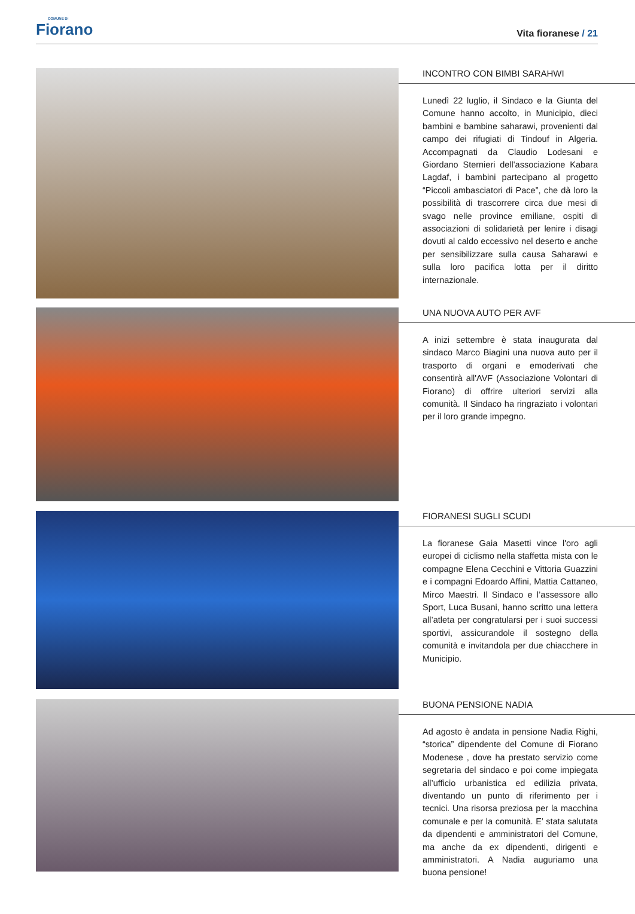COMUNE DI
Fiorano
Vita fioranese / 21
INCONTRO CON BIMBI SARAHWI
Lunedì 22 luglio, il Sindaco e la Giunta del Comune hanno accolto, in Municipio, dieci bambini e bambine saharawi, provenienti dal campo dei rifugiati di Tindouf in Algeria. Accompagnati da Claudio Lodesani e Giordano Sternieri dell'associazione Kabara Lagdaf, i bambini partecipano al progetto “Piccoli ambasciatori di Pace”, che dà loro la possibilità di trascorrere circa due mesi di svago nelle province emiliane, ospiti di associazioni di solidarietà per lenire i disagi dovuti al caldo eccessivo nel deserto e anche per sensibilizzare sulla causa Saharawi e sulla loro pacifica lotta per il diritto internazionale.
UNA NUOVA AUTO PER AVF
A inizi settembre è stata inaugurata dal sindaco Marco Biagini una nuova auto per il trasporto di organi e emoderivati che consentirà all'AVF (Associazione Volontari di Fiorano) di offrire ulteriori servizi alla comunità. Il Sindaco ha ringraziato i volontari per il loro grande impegno.
FIORANESI SUGLI SCUDI
La fioranese Gaia Masetti vince l'oro agli europei di ciclismo nella staffetta mista con le compagne Elena Cecchini e Vittoria Guazzini e i compagni Edoardo Affini, Mattia Cattaneo, Mirco Maestri. Il Sindaco e l’assessore allo Sport, Luca Busani, hanno scritto una lettera all’atleta per congratularsi per i suoi successi sportivi, assicurandole il sostegno della comunità e invitandola per due chiacchere in Municipio.
BUONA PENSIONE NADIA
Ad agosto è andata in pensione Nadia Righi, “storica” dipendente del Comune di Fiorano Modenese , dove ha prestato servizio come segretaria del sindaco e poi come impiegata all’ufficio urbanistica ed edilizia privata, diventando un punto di riferimento per i tecnici. Una risorsa preziosa per la macchina comunale e per la comunità. E’ stata salutata da dipendenti e amministratori del Comune, ma anche da ex dipendenti, dirigenti e amministratori. A Nadia auguriamo una buona pensione!